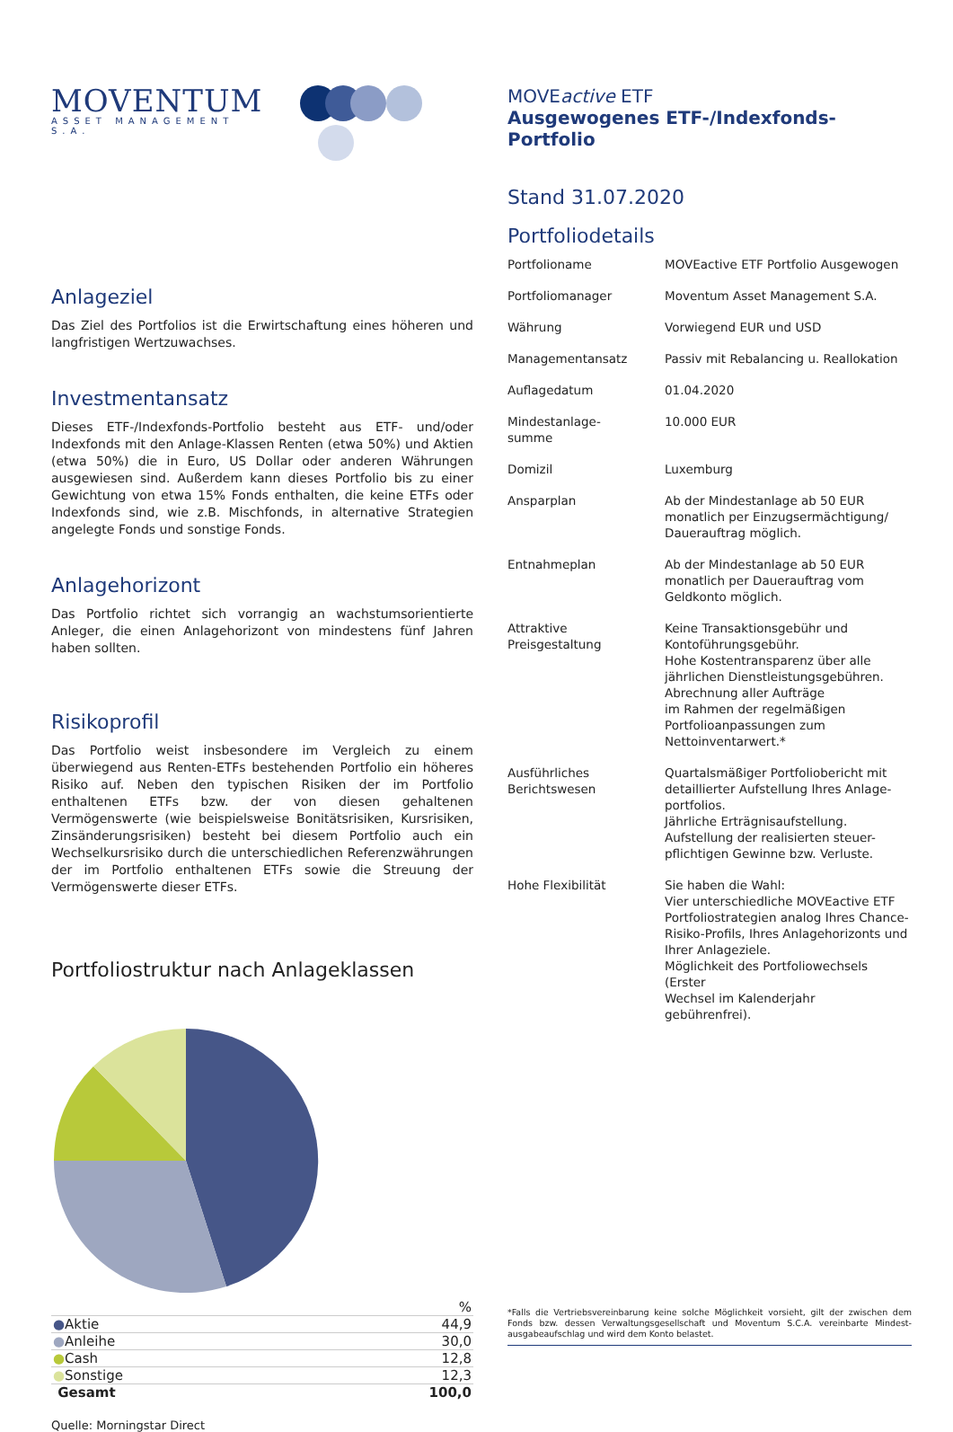MOVENTUM
ASSET MANAGEMENT S.A.
Anlageziel
Das Ziel des Portfolios ist die Erwirtschaftung eines höheren und langfristigen Wertzuwachses.
Investmentansatz
Dieses ETF-/Indexfonds-Portfolio besteht aus ETF- und/oder Indexfonds mit den Anlage-Klassen Renten (etwa 50%) und Aktien (etwa 50%) die in Euro, US Dollar oder anderen Währungen ausgewiesen sind. Außerdem kann dieses Portfolio bis zu einer Gewichtung von etwa 15% Fonds enthalten, die keine ETFs oder Indexfonds sind, wie z.B. Mischfonds, in alternative Strategien angelegte Fonds und sonstige Fonds.
Anlagehorizont
Das Portfolio richtet sich vorrangig an wachstumsorientierte Anleger, die einen Anlagehorizont von mindestens fünf Jahren haben sollten.
Risikoprofil
Das Portfolio weist insbesondere im Vergleich zu einem überwiegend aus Renten-ETFs bestehenden Portfolio ein höheres Risiko auf. Neben den typischen Risiken der im Portfolio enthaltenen ETFs bzw. der von diesen gehaltenen Vermögenswerte (wie beispielsweise Bonitätsrisiken, Kursrisiken, Zinsänderungsrisiken) besteht bei diesem Portfolio auch ein Wechselkursrisiko durch die unterschiedlichen Referenzwährungen der im Portfolio enthaltenen ETFs sowie die Streuung der Vermögenswerte dieser ETFs.
Portfoliostruktur nach Anlageklassen
| | % |
| ● Aktie | 44,9 |
| ● Anleihe | 30,0 |
| ● Cash | 12,8 |
| ● Sonstige | 12,3 |
| Gesamt | 100,0 |
Quelle: Morningstar Direct
MOVEactive ETF
Ausgewogenes ETF-/Indexfonds-Portfolio
Stand 31.07.2020
Portfoliodetails
| Portfolioname | MOVEactive ETF Portfolio Ausgewogen |
| Portfoliomanager | Moventum Asset Management S.A. |
| Währung | Vorwiegend EUR und USD |
| Managementansatz | Passiv mit Rebalancing u. Reallokation |
| Auflagedatum | 01.04.2020 |
| Mindestanlage- summe | 10.000 EUR |
| Domizil | Luxemburg |
| Ansparplan | Ab der Mindestanlage ab 50 EUR monatlich per Einzugsermächtigung/ Dauerauftrag möglich. |
| Entnahmeplan | Ab der Mindestanlage ab 50 EUR monatlich per Dauerauftrag vom Geldkonto möglich. |
| Attraktive Preisgestaltung | Keine Transaktionsgebühr und Kontoführungsgebühr. Hohe Kostentransparenz über alle jährlichen Dienstleistungsgebühren. Abrechnung aller Aufträge im Rahmen der regelmäßigen Portfolioanpassungen zum Nettoinventarwert.* |
| Ausführliches Berichtswesen | Quartalsmäßiger Portfoliobericht mit detaillierter Aufstellung Ihres Anlage- portfolios. Jährliche Erträgnisaufstellung. Aufstellung der realisierten steuer- pflichtigen Gewinne bzw. Verluste. |
| Hohe Flexibilität | Sie haben die Wahl: Vier unterschiedliche MOVEactive ETF Portfoliostrategien analog Ihres Chance- Risiko-Profils, Ihres Anlagehorizonts und Ihrer Anlageziele. Möglichkeit des Portfoliowechsels (Erster Wechsel im Kalenderjahr gebührenfrei). |
*Falls die Vertriebsvereinbarung keine solche Möglichkeit vorsieht, gilt der zwischen dem Fonds bzw. dessen Verwaltungsgesellschaft und Moventum S.C.A. vereinbarte Mindest-ausgabeaufschlag und wird dem Konto belastet.